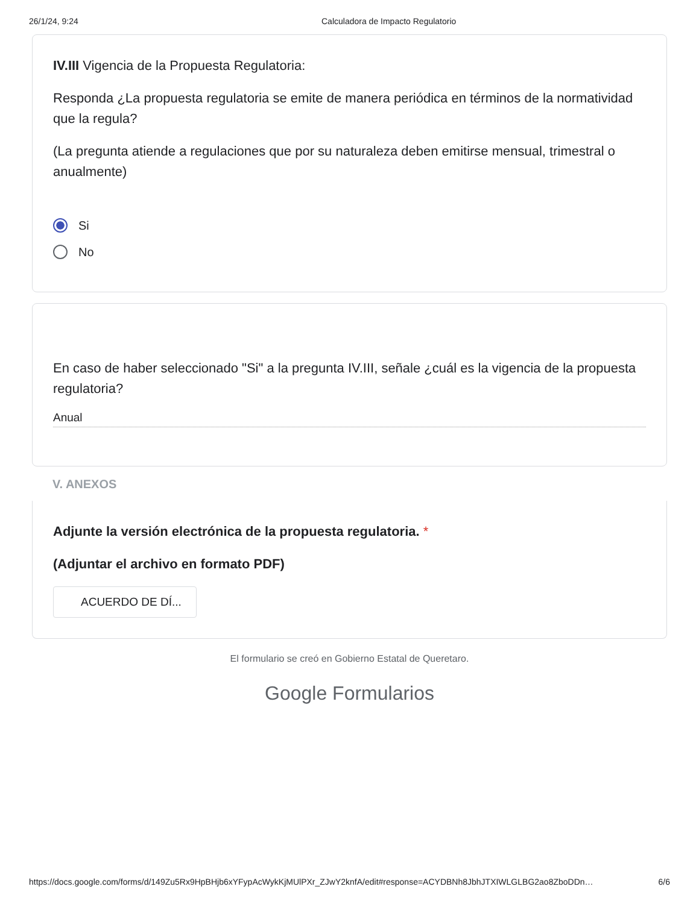26/1/24, 9:24 Calculadora de Impacto Regulatorio
IV.III Vigencia de la Propuesta Regulatoria:
Responda ¿La propuesta regulatoria se emite de manera periódica en términos de la normatividad que la regula?
(La pregunta atiende a regulaciones que por su naturaleza deben emitirse mensual, trimestral o anualmente)
Si
No
En caso de haber seleccionado "Si" a la pregunta IV.III, señale ¿cuál es la vigencia de la propuesta regulatoria?
Anual
V. ANEXOS
Adjunte la versión electrónica de la propuesta regulatoria. *
(Adjuntar el archivo en formato PDF)
ACUERDO DE DÍ...
El formulario se creó en Gobierno Estatal de Queretaro.
Google Formularios
https://docs.google.com/forms/d/149Zu5Rx9HpBHjb6xYFypAcWykKjMUlPXr_ZJwY2knfA/edit#response=ACYDBNh8JbhJTXIWLGLBG2ao8ZboDDn… 6/6